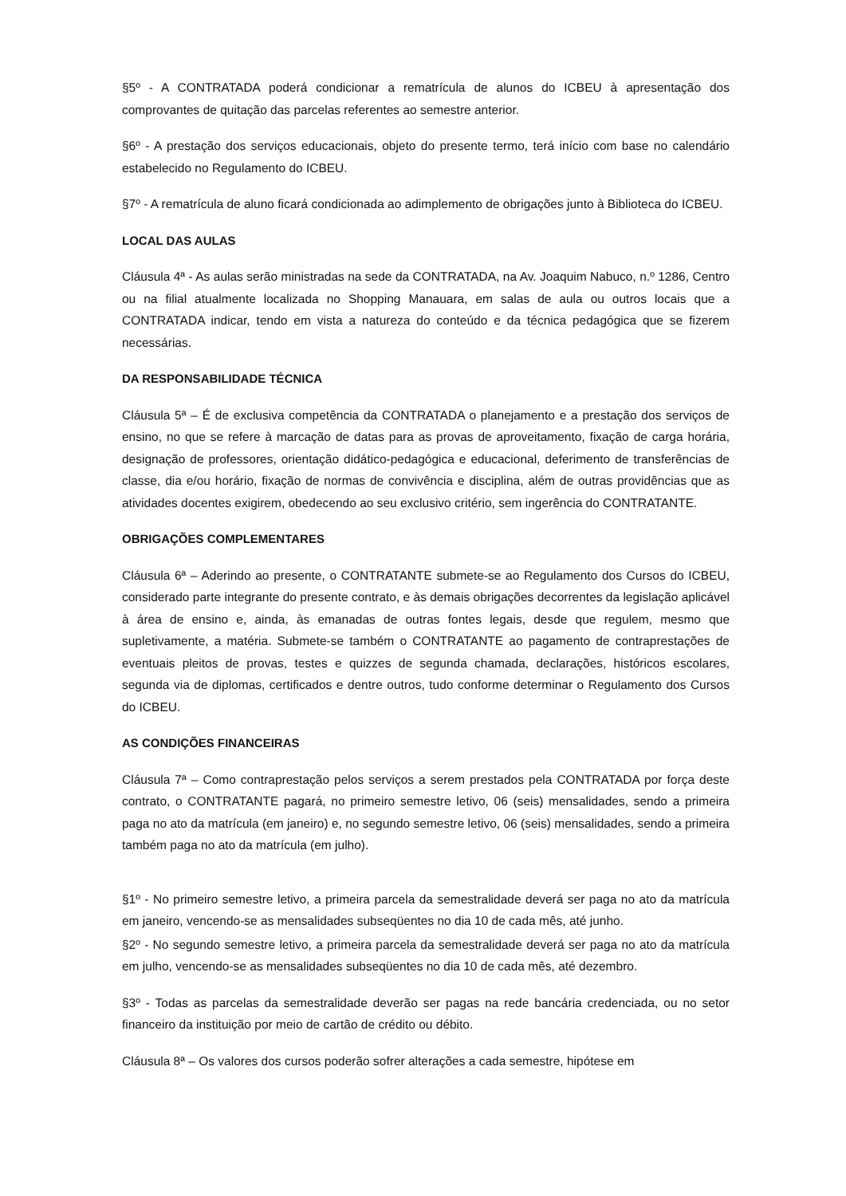§5º - A CONTRATADA poderá condicionar a rematrícula de alunos do ICBEU à apresentação dos comprovantes de quitação das parcelas referentes ao semestre anterior.
§6º - A prestação dos serviços educacionais, objeto do presente termo, terá início com base no calendário estabelecido no Regulamento do ICBEU.
§7º - A rematrícula de aluno ficará condicionada ao adimplemento de obrigações junto à Biblioteca do ICBEU.
LOCAL DAS AULAS
Cláusula 4ª - As aulas serão ministradas na sede da CONTRATADA, na Av. Joaquim Nabuco, n.º 1286, Centro ou na filial atualmente localizada no Shopping Manauara, em salas de aula ou outros locais que a CONTRATADA indicar, tendo em vista a natureza do conteúdo e da técnica pedagógica que se fizerem necessárias.
DA RESPONSABILIDADE TÉCNICA
Cláusula 5ª – É de exclusiva competência da CONTRATADA o planejamento e a prestação dos serviços de ensino, no que se refere à marcação de datas para as provas de aproveitamento, fixação de carga horária, designação de professores, orientação didático-pedagógica e educacional, deferimento de transferências de classe, dia e/ou horário, fixação de normas de convivência e disciplina, além de outras providências que as atividades docentes exigirem, obedecendo ao seu exclusivo critério, sem ingerência do CONTRATANTE.
OBRIGAÇÕES COMPLEMENTARES
Cláusula 6ª – Aderindo ao presente, o CONTRATANTE submete-se ao Regulamento dos Cursos do ICBEU, considerado parte integrante do presente contrato, e às demais obrigações decorrentes da legislação aplicável à área de ensino e, ainda, às emanadas de outras fontes legais, desde que regulem, mesmo que supletivamente, a matéria. Submete-se também o CONTRATANTE ao pagamento de contraprestações de eventuais pleitos de provas, testes e quizzes de segunda chamada, declarações, históricos escolares, segunda via de diplomas, certificados e dentre outros, tudo conforme determinar o Regulamento dos Cursos do ICBEU.
AS CONDIÇÕES FINANCEIRAS
Cláusula 7ª – Como contraprestação pelos serviços a serem prestados pela CONTRATADA por força deste contrato, o CONTRATANTE pagará, no primeiro semestre letivo, 06 (seis) mensalidades, sendo a primeira paga no ato da matrícula (em janeiro) e, no segundo semestre letivo, 06 (seis) mensalidades, sendo a primeira também paga no ato da matrícula (em julho).
§1º - No primeiro semestre letivo, a primeira parcela da semestralidade deverá ser paga no ato da matrícula em janeiro, vencendo-se as mensalidades subseqüentes no dia 10 de cada mês, até junho.
§2º - No segundo semestre letivo, a primeira parcela da semestralidade deverá ser paga no ato da matrícula em julho, vencendo-se as mensalidades subseqüentes no dia 10 de cada mês, até dezembro.
§3º - Todas as parcelas da semestralidade deverão ser pagas na rede bancária credenciada, ou no setor financeiro da instituição por meio de cartão de crédito ou débito.
Cláusula 8ª – Os valores dos cursos poderão sofrer alterações a cada semestre, hipótese em